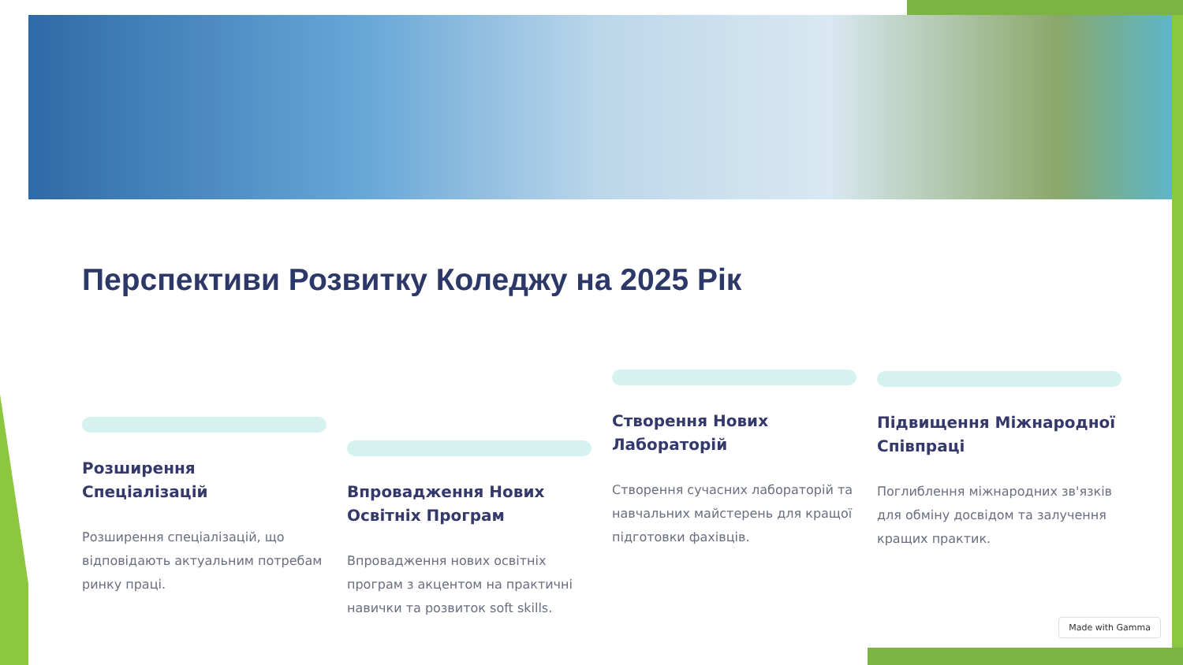Перспективи Розвитку Коледжу на 2025 Рік
Розширення Спеціалізацій
Розширення спеціалізацій, що відповідають актуальним потребам ринку праці.
Впровадження Нових Освітніх Програм
Впровадження нових освітніх програм з акцентом на практичні навички та розвиток soft skills.
Створення Нових Лабораторій
Створення сучасних лабораторій та навчальних майстерень для кращої підготовки фахівців.
Підвищення Міжнародної Співпраці
Поглиблення міжнародних зв'язків для обміну досвідом та залучення кращих практик.
Made with Gamma